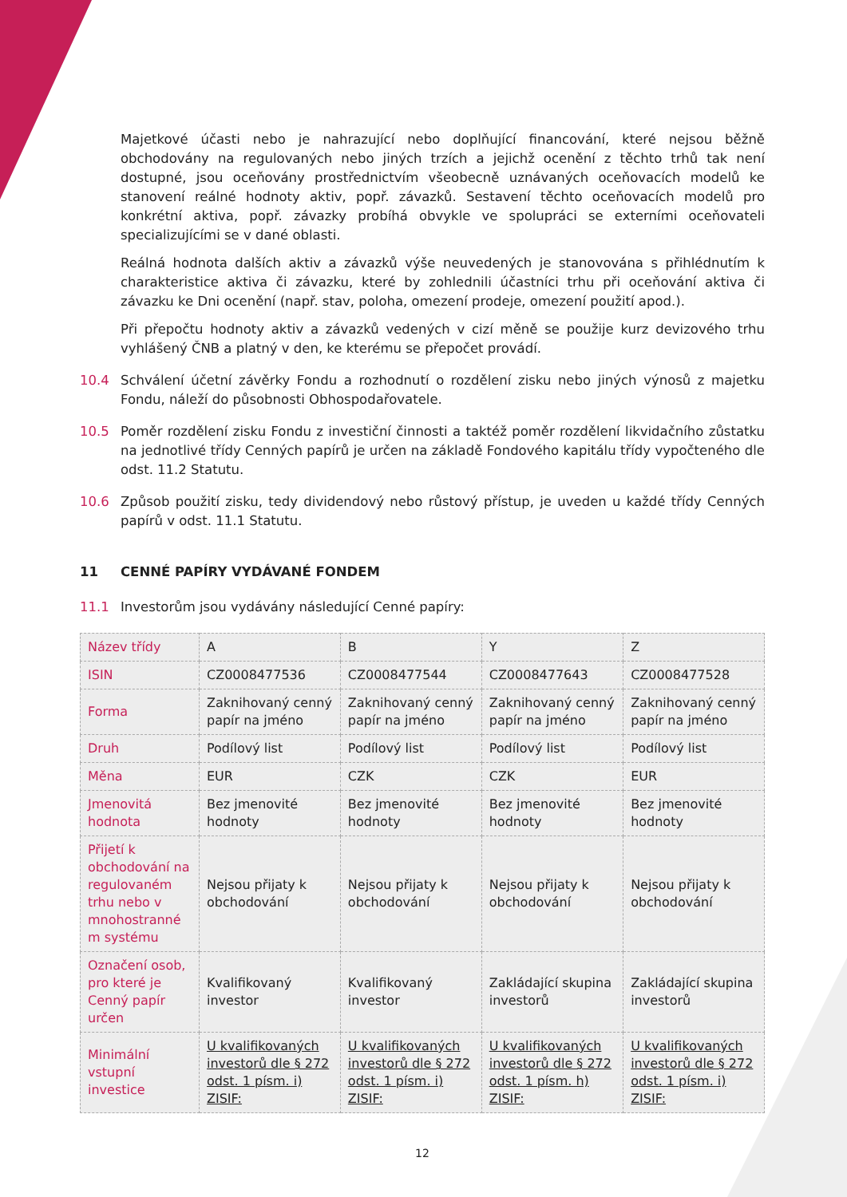Majetkové účasti nebo je nahrazující nebo doplňující financování, které nejsou běžně obchodovány na regulovaných nebo jiných trzích a jejichž ocenění z těchto trhů tak není dostupné, jsou oceňovány prostřednictvím všeobecně uznávaných oceňovacích modelů ke stanovení reálné hodnoty aktiv, popř. závazků. Sestavení těchto oceňovacích modelů pro konkrétní aktiva, popř. závazky probíhá obvykle ve spolupráci se externími oceňovateli specializujícími se v dané oblasti.
Reálná hodnota dalších aktiv a závazků výše neuvedených je stanovována s přihlédnutím k charakteristice aktiva či závazku, které by zohlednili účastníci trhu při oceňování aktiva či závazku ke Dni ocenění (např. stav, poloha, omezení prodeje, omezení použití apod.).
Při přepočtu hodnoty aktiv a závazků vedených v cizí měně se použije kurz devizového trhu vyhlášený ČNB a platný v den, ke kterému se přepočet provádí.
10.4 Schválení účetní závěrky Fondu a rozhodnutí o rozdělení zisku nebo jiných výnosů z majetku Fondu, náleží do působnosti Obhospodařovatele.
10.5 Poměr rozdělení zisku Fondu z investiční činnosti a taktéž poměr rozdělení likvidačního zůstatku na jednotlivé třídy Cenných papírů je určen na základě Fondového kapitálu třídy vypočteného dle odst. 11.2 Statutu.
10.6 Způsob použití zisku, tedy dividendový nebo růstový přístup, je uveden u každé třídy Cenných papírů v odst. 11.1 Statutu.
11 CENNÉ PAPÍRY VYDÁVANÉ FONDEM
11.1 Investorům jsou vydávány následující Cenné papíry:
| Název třídy | A | B | Y | Z |
| ISIN | CZ0008477536 | CZ0008477544 | CZ0008477643 | CZ0008477528 |
| Forma | Zaknihovaný cenný papír na jméno | Zaknihovaný cenný papír na jméno | Zaknihovaný cenný papír na jméno | Zaknihovaný cenný papír na jméno |
| Druh | Podílový list | Podílový list | Podílový list | Podílový list |
| Měna | EUR | CZK | CZK | EUR |
| Jmenovitá hodnota | Bez jmenovité hodnoty | Bez jmenovité hodnoty | Bez jmenovité hodnoty | Bez jmenovité hodnoty |
| Přijetí k obchodování na regulovaném trhu nebo v mnohostranné m systému | Nejsou přijaty k obchodování | Nejsou přijaty k obchodování | Nejsou přijaty k obchodování | Nejsou přijaty k obchodování |
| Označení osob, pro které je Cenný papír určen | Kvalifikovaný investor | Kvalifikovaný investor | Zakládající skupina investorů | Zakládající skupina investorů |
| Minimální vstupní investice | U kvalifikovaných investorů dle § 272 odst. 1 písm. i) ZISIF: | U kvalifikovaných investorů dle § 272 odst. 1 písm. i) ZISIF: | U kvalifikovaných investorů dle § 272 odst. 1 písm. h) ZISIF: | U kvalifikovaných investorů dle § 272 odst. 1 písm. i) ZISIF: |
12